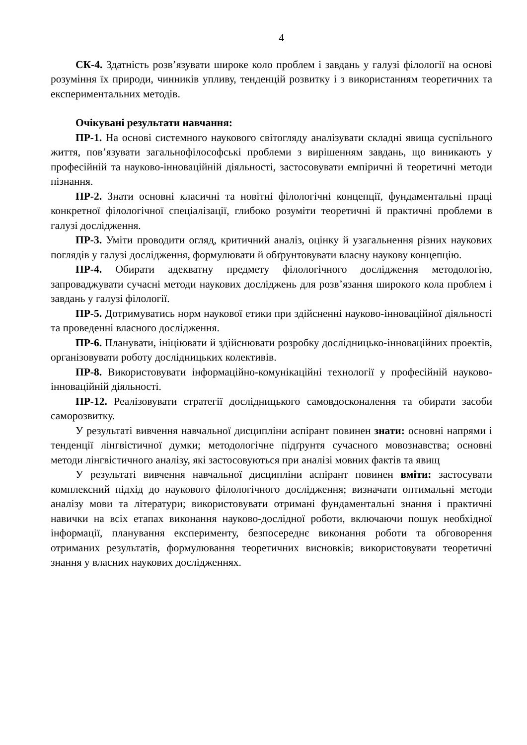4
СК-4. Здатність розв’язувати широке коло проблем і завдань у галузі філології на основі розуміння їх природи, чинників упливу, тенденцій розвитку і з використанням теоретичних та експериментальних методів.
Очікувані результати навчання:
ПР-1. На основі системного наукового світогляду аналізувати складні явища суспільного життя, пов’язувати загальнофілософські проблеми з вирішенням завдань, що виникають у професійній та науково-інноваційній діяльності, застосовувати емпіричні й теоретичні методи пізнання.
ПР-2. Знати основні класичні та новітні філологічні концепції, фундаментальні праці конкретної філологічної спеціалізації, глибоко розуміти теоретичні й практичні проблеми в галузі дослідження.
ПР-3. Уміти проводити огляд, критичний аналіз, оцінку й узагальнення різних наукових поглядів у галузі дослідження, формулювати й обґрунтовувати власну наукову концепцію.
ПР-4. Обирати адекватну предмету філологічного дослідження методологію, запроваджувати сучасні методи наукових досліджень для розв’язання широкого кола проблем і завдань у галузі філології.
ПР-5. Дотримуватись норм наукової етики при здійсненні науково-інноваційної діяльності та проведенні власного дослідження.
ПР-6. Планувати, ініціювати й здійснювати розробку дослідницько-інноваційних проектів, організовувати роботу дослідницьких колективів.
ПР-8. Використовувати інформаційно-комунікаційні технології у професійній науково-інноваційній діяльності.
ПР-12. Реалізовувати стратегії дослідницького самовдосконалення та обирати засоби саморозвитку.
У результаті вивчення навчальної дисципліни аспірант повинен знати: основні напрями і тенденції лінгвістичної думки; методологічне підґрунтя сучасного мовознавства; основні методи лінгвістичного аналізу, які застосовуються при аналізі мовних фактів та явищ
У результаті вивчення навчальної дисципліни аспірант повинен вміти: застосувати комплексний підхід до наукового філологічного дослідження; визначати оптимальні методи аналізу мови та літератури; використовувати отримані фундаментальні знання і практичні навички на всіх етапах виконання науково-дослідної роботи, включаючи пошук необхідної інформації, планування експерименту, безпосереднє виконання роботи та обговорення отриманих результатів, формулювання теоретичних висновків; використовувати теоретичні знання у власних наукових дослідженнях.